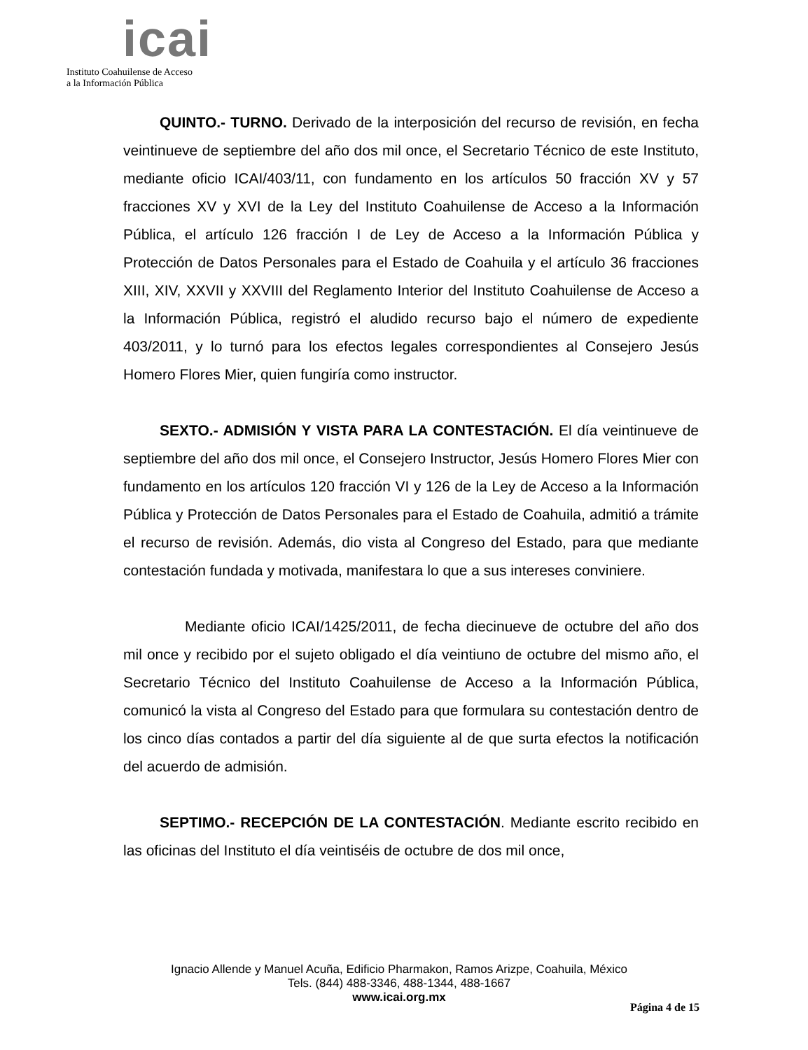icai
Instituto Coahuilense de Acceso
a la Información Pública
QUINTO.- TURNO. Derivado de la interposición del recurso de revisión, en fecha veintinueve de septiembre del año dos mil once, el Secretario Técnico de este Instituto, mediante oficio ICAI/403/11, con fundamento en los artículos 50 fracción XV y 57 fracciones XV y XVI de la Ley del Instituto Coahuilense de Acceso a la Información Pública, el artículo 126 fracción I de Ley de Acceso a la Información Pública y Protección de Datos Personales para el Estado de Coahuila y el artículo 36 fracciones XIII, XIV, XXVII y XXVIII del Reglamento Interior del Instituto Coahuilense de Acceso a la Información Pública, registró el aludido recurso bajo el número de expediente 403/2011, y lo turnó para los efectos legales correspondientes al Consejero Jesús Homero Flores Mier, quien fungiría como instructor.
SEXTO.- ADMISIÓN Y VISTA PARA LA CONTESTACIÓN. El día veintinueve de septiembre del año dos mil once, el Consejero Instructor, Jesús Homero Flores Mier con fundamento en los artículos 120 fracción VI y 126 de la Ley de Acceso a la Información Pública y Protección de Datos Personales para el Estado de Coahuila, admitió a trámite el recurso de revisión. Además, dio vista al Congreso del Estado, para que mediante contestación fundada y motivada, manifestara lo que a sus intereses conviniere.
Mediante oficio ICAI/1425/2011, de fecha diecinueve de octubre del año dos mil once y recibido por el sujeto obligado el día veintiuno de octubre del mismo año, el Secretario Técnico del Instituto Coahuilense de Acceso a la Información Pública, comunicó la vista al Congreso del Estado para que formulara su contestación dentro de los cinco días contados a partir del día siguiente al de que surta efectos la notificación del acuerdo de admisión.
SEPTIMO.- RECEPCIÓN DE LA CONTESTACIÓN. Mediante escrito recibido en las oficinas del Instituto el día veintiséis de octubre de dos mil once,
Ignacio Allende y Manuel Acuña, Edificio Pharmakon, Ramos Arizpe, Coahuila, México
Tels. (844) 488-3346, 488-1344, 488-1667
www.icai.org.mx
Página 4 de 15